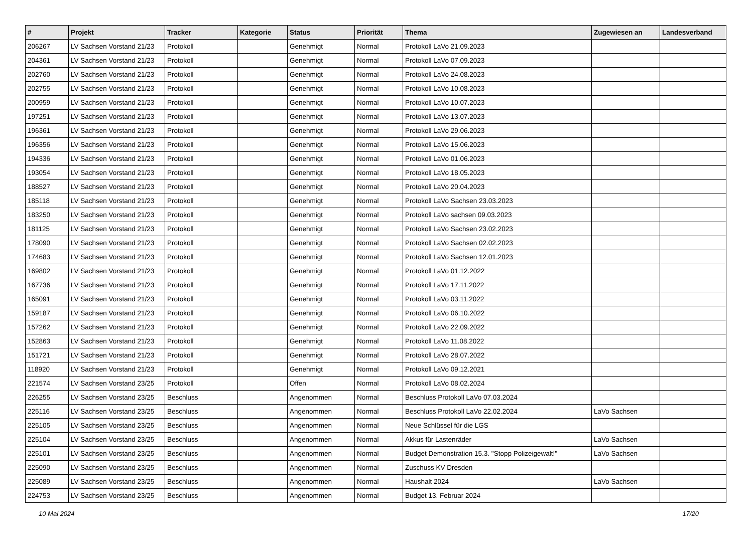| # | Projekt | Tracker | Kategorie | Status | Priorität | Thema | Zugewiesen an | Landesverband |
| --- | --- | --- | --- | --- | --- | --- | --- | --- |
| 206267 | LV Sachsen Vorstand 21/23 | Protokoll | | Genehmigt | Normal | Protokoll LaVo 21.09.2023 | | |
| 204361 | LV Sachsen Vorstand 21/23 | Protokoll | | Genehmigt | Normal | Protokoll LaVo 07.09.2023 | | |
| 202760 | LV Sachsen Vorstand 21/23 | Protokoll | | Genehmigt | Normal | Protokoll LaVo 24.08.2023 | | |
| 202755 | LV Sachsen Vorstand 21/23 | Protokoll | | Genehmigt | Normal | Protokoll LaVo 10.08.2023 | | |
| 200959 | LV Sachsen Vorstand 21/23 | Protokoll | | Genehmigt | Normal | Protokoll LaVo 10.07.2023 | | |
| 197251 | LV Sachsen Vorstand 21/23 | Protokoll | | Genehmigt | Normal | Protokoll LaVo 13.07.2023 | | |
| 196361 | LV Sachsen Vorstand 21/23 | Protokoll | | Genehmigt | Normal | Protokoll LaVo 29.06.2023 | | |
| 196356 | LV Sachsen Vorstand 21/23 | Protokoll | | Genehmigt | Normal | Protokoll LaVo 15.06.2023 | | |
| 194336 | LV Sachsen Vorstand 21/23 | Protokoll | | Genehmigt | Normal | Protokoll LaVo 01.06.2023 | | |
| 193054 | LV Sachsen Vorstand 21/23 | Protokoll | | Genehmigt | Normal | Protokoll LaVo 18.05.2023 | | |
| 188527 | LV Sachsen Vorstand 21/23 | Protokoll | | Genehmigt | Normal | Protokoll LaVo 20.04.2023 | | |
| 185118 | LV Sachsen Vorstand 21/23 | Protokoll | | Genehmigt | Normal | Protokoll LaVo Sachsen 23.03.2023 | | |
| 183250 | LV Sachsen Vorstand 21/23 | Protokoll | | Genehmigt | Normal | Protokoll LaVo sachsen 09.03.2023 | | |
| 181125 | LV Sachsen Vorstand 21/23 | Protokoll | | Genehmigt | Normal | Protokoll LaVo Sachsen 23.02.2023 | | |
| 178090 | LV Sachsen Vorstand 21/23 | Protokoll | | Genehmigt | Normal | Protokoll LaVo Sachsen 02.02.2023 | | |
| 174683 | LV Sachsen Vorstand 21/23 | Protokoll | | Genehmigt | Normal | Protokoll LaVo Sachsen 12.01.2023 | | |
| 169802 | LV Sachsen Vorstand 21/23 | Protokoll | | Genehmigt | Normal | Protokoll LaVo 01.12.2022 | | |
| 167736 | LV Sachsen Vorstand 21/23 | Protokoll | | Genehmigt | Normal | Protokoll LaVo 17.11.2022 | | |
| 165091 | LV Sachsen Vorstand 21/23 | Protokoll | | Genehmigt | Normal | Protokoll LaVo 03.11.2022 | | |
| 159187 | LV Sachsen Vorstand 21/23 | Protokoll | | Genehmigt | Normal | Protokoll LaVo 06.10.2022 | | |
| 157262 | LV Sachsen Vorstand 21/23 | Protokoll | | Genehmigt | Normal | Protokoll LaVo 22.09.2022 | | |
| 152863 | LV Sachsen Vorstand 21/23 | Protokoll | | Genehmigt | Normal | Protokoll LaVo 11.08.2022 | | |
| 151721 | LV Sachsen Vorstand 21/23 | Protokoll | | Genehmigt | Normal | Protokoll LaVo 28.07.2022 | | |
| 118920 | LV Sachsen Vorstand 21/23 | Protokoll | | Genehmigt | Normal | Protokoll LaVo 09.12.2021 | | |
| 221574 | LV Sachsen Vorstand 23/25 | Protokoll | | Offen | Normal | Protokoll LaVo 08.02.2024 | | |
| 226255 | LV Sachsen Vorstand 23/25 | Beschluss | | Angenommen | Normal | Beschluss Protokoll LaVo 07.03.2024 | | |
| 225116 | LV Sachsen Vorstand 23/25 | Beschluss | | Angenommen | Normal | Beschluss Protokoll LaVo 22.02.2024 | LaVo Sachsen | |
| 225105 | LV Sachsen Vorstand 23/25 | Beschluss | | Angenommen | Normal | Neue Schlüssel für die LGS | | |
| 225104 | LV Sachsen Vorstand 23/25 | Beschluss | | Angenommen | Normal | Akkus für Lastenräder | LaVo Sachsen | |
| 225101 | LV Sachsen Vorstand 23/25 | Beschluss | | Angenommen | Normal | Budget Demonstration 15.3. "Stopp Polizeigewalt!" | LaVo Sachsen | |
| 225090 | LV Sachsen Vorstand 23/25 | Beschluss | | Angenommen | Normal | Zuschuss KV Dresden | | |
| 225089 | LV Sachsen Vorstand 23/25 | Beschluss | | Angenommen | Normal | Haushalt 2024 | LaVo Sachsen | |
| 224753 | LV Sachsen Vorstand 23/25 | Beschluss | | Angenommen | Normal | Budget 13. Februar 2024 | | |
10 Mai 2024 17/20